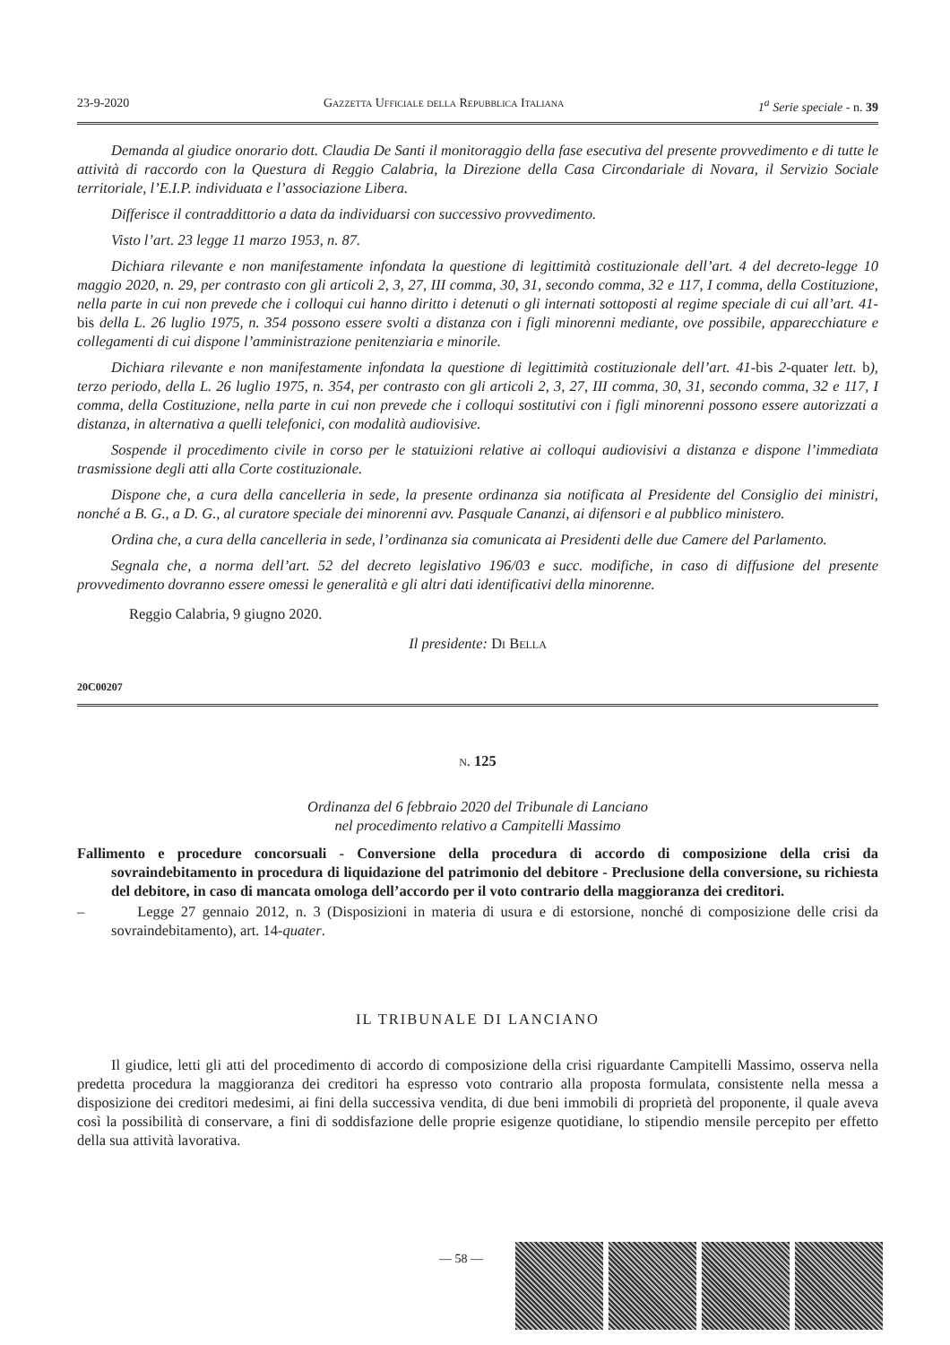23-9-2020 Gazzetta Ufficiale della Repubblica Italiana 1<sup>a</sup> Serie speciale - n. 39
Demanda al giudice onorario dott. Claudia De Santi il monitoraggio della fase esecutiva del presente provvedimento e di tutte le attività di raccordo con la Questura di Reggio Calabria, la Direzione della Casa Circondariale di Novara, il Servizio Sociale territoriale, l’E.I.P. individuata e l’associazione Libera.
Differisce il contraddittorio a data da individuarsi con successivo provvedimento.
Visto l’art. 23 legge 11 marzo 1953, n. 87.
Dichiara rilevante e non manifestamente infondata la questione di legittimità costituzionale dell’art. 4 del decreto-legge 10 maggio 2020, n. 29, per contrasto con gli articoli 2, 3, 27, III comma, 30, 31, secondo comma, 32 e 117, I comma, della Costituzione, nella parte in cui non prevede che i colloqui cui hanno diritto i detenuti o gli internati sottoposti al regime speciale di cui all’art. 41-bis della L. 26 luglio 1975, n. 354 possono essere svolti a distanza con i figli minorenni mediante, ove possibile, apparecchiature e collegamenti di cui dispone l’amministrazione penitenziaria e minorile.
Dichiara rilevante e non manifestamente infondata la questione di legittimità costituzionale dell’art. 41-bis 2-quater lett. b), terzo periodo, della L. 26 luglio 1975, n. 354, per contrasto con gli articoli 2, 3, 27, III comma, 30, 31, secondo comma, 32 e 117, I comma, della Costituzione, nella parte in cui non prevede che i colloqui sostitutivi con i figli minorenni possono essere autorizzati a distanza, in alternativa a quelli telefonici, con modalità audiovisive.
Sospende il procedimento civile in corso per le statuizioni relative ai colloqui audiovisivi a distanza e dispone l’immediata trasmissione degli atti alla Corte costituzionale.
Dispone che, a cura della cancelleria in sede, la presente ordinanza sia notificata al Presidente del Consiglio dei ministri, nonché a B. G., a D. G., al curatore speciale dei minorenni avv. Pasquale Cananzi, ai difensori e al pubblico ministero.
Ordina che, a cura della cancelleria in sede, l’ordinanza sia comunicata ai Presidenti delle due Camere del Parlamento.
Segnala che, a norma dell’art. 52 del decreto legislativo 196/03 e succ. modifiche, in caso di diffusione del presente provvedimento dovranno essere omessi le generalità e gli altri dati identificativi della minorenne.
Reggio Calabria, 9 giugno 2020.
Il presidente: Di Bella
20C00207
n. 125
Ordinanza del 6 febbraio 2020 del Tribunale di Lanciano
nel procedimento relativo a Campitelli Massimo
Fallimento e procedure concorsuali - Conversione della procedura di accordo di composizione della crisi da sovraindebitamento in procedura di liquidazione del patrimonio del debitore - Preclusione della conversione, su richiesta del debitore, in caso di mancata omologa dell’accordo per il voto contrario della maggioranza dei creditori.
– Legge 27 gennaio 2012, n. 3 (Disposizioni in materia di usura e di estorsione, nonché di composizione delle crisi da sovraindebitamento), art. 14-quater.
IL TRIBUNALE DI LANCIANO
Il giudice, letti gli atti del procedimento di accordo di composizione della crisi riguardante Campitelli Massimo, osserva nella predetta procedura la maggioranza dei creditori ha espresso voto contrario alla proposta formulata, consistente nella messa a disposizione dei creditori medesimi, ai fini della successiva vendita, di due beni immobili di proprietà del proponente, il quale aveva così la possibilità di conservare, a fini di soddisfazione delle proprie esigenze quotidiane, lo stipendio mensile percepito per effetto della sua attività lavorativa.
— 58 —